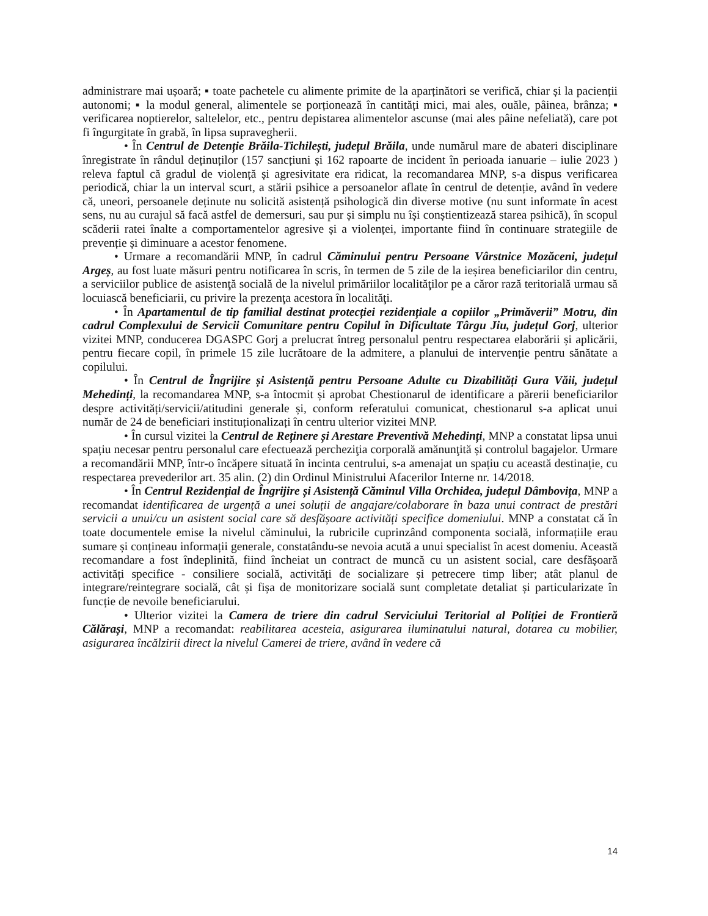administrare mai ușoară; ▪ toate pachetele cu alimente primite de la aparținători se verifică, chiar și la pacienții autonomi; ▪ la modul general, alimentele se porționează în cantități mici, mai ales, ouăle, pâinea, brânza; ▪ verificarea noptierelor, saltelelor, etc., pentru depistarea alimentelor ascunse (mai ales pâine nefeliată), care pot fi îngurgitate în grabă, în lipsa supravegherii.
• În Centrul de Detenție Brăila-Tichilești, județul Brăila, unde numărul mare de abateri disciplinare înregistrate în rândul deținuților (157 sancțiuni și 162 rapoarte de incident în perioada ianuarie – iulie 2023 ) releva faptul că gradul de violență și agresivitate era ridicat, la recomandarea MNP, s-a dispus verificarea periodică, chiar la un interval scurt, a stării psihice a persoanelor aflate în centrul de detenție, având în vedere că, uneori, persoanele deținute nu solicită asistență psihologică din diverse motive (nu sunt informate în acest sens, nu au curajul să facă astfel de demersuri, sau pur și simplu nu își conștientizează starea psihică), în scopul scăderii ratei înalte a comportamentelor agresive și a violenței, importante fiind în continuare strategiile de prevenție și diminuare a acestor fenomene.
• Urmare a recomandării MNP, în cadrul Căminului pentru Persoane Vârstnice Mozăceni, județul Argeș, au fost luate măsuri pentru notificarea în scris, în termen de 5 zile de la ieșirea beneficiarilor din centru, a serviciilor publice de asistenţă socială de la nivelul primăriilor localităţilor pe a căror rază teritorială urmau să locuiască beneficiarii, cu privire la prezenţa acestora în localităţi.
• În Apartamentul de tip familial destinat protecției rezidențiale a copiilor „Primăverii” Motru, din cadrul Complexului de Servicii Comunitare pentru Copilul în Dificultate Târgu Jiu, județul Gorj, ulterior vizitei MNP, conducerea DGASPC Gorj a prelucrat întreg personalul pentru respectarea elaborării și aplicării, pentru fiecare copil, în primele 15 zile lucrătoare de la admitere, a planului de intervenție pentru sănătate a copilului.
• În Centrul de Îngrijire și Asistență pentru Persoane Adulte cu Dizabilități Gura Văii, județul Mehedinți, la recomandarea MNP, s-a întocmit și aprobat Chestionarul de identificare a părerii beneficiarilor despre activități/servicii/atitudini generale și, conform referatului comunicat, chestionarul s-a aplicat unui număr de 24 de beneficiari instituționalizați în centru ulterior vizitei MNP.
• În cursul vizitei la Centrul de Reținere și Arestare Preventivă Mehedinți, MNP a constatat lipsa unui spațiu necesar pentru personalul care efectuează percheziţia corporală amănunţită și controlul bagajelor. Urmare a recomandării MNP, într-o încăpere situată în incinta centrului, s-a amenajat un spațiu cu această destinație, cu respectarea prevederilor art. 35 alin. (2) din Ordinul Ministrului Afacerilor Interne nr. 14/2018.
• În Centrul Rezidențial de Îngrijire și Asistență Căminul Villa Orchidea, județul Dâmbovița, MNP a recomandat identificarea de urgență a unei soluții de angajare/colaborare în baza unui contract de prestări servicii a unui/cu un asistent social care să desfășoare activități specifice domeniului. MNP a constatat că în toate documentele emise la nivelul căminului, la rubricile cuprinzând componenta socială, informațiile erau sumare și conțineau informații generale, constatându-se nevoia acută a unui specialist în acest domeniu. Această recomandare a fost îndeplinită, fiind încheiat un contract de muncă cu un asistent social, care desfășoară activități specifice - consiliere socială, activități de socializare și petrecere timp liber; atât planul de integrare/reintegrare socială, cât și fișa de monitorizare socială sunt completate detaliat și particularizate în funcție de nevoile beneficiarului.
• Ulterior vizitei la Camera de triere din cadrul Serviciului Teritorial al Poliției de Frontieră Călărași, MNP a recomandat: reabilitarea acesteia, asigurarea iluminatului natural, dotarea cu mobilier, asigurarea încălzirii direct la nivelul Camerei de triere, având în vedere că
14